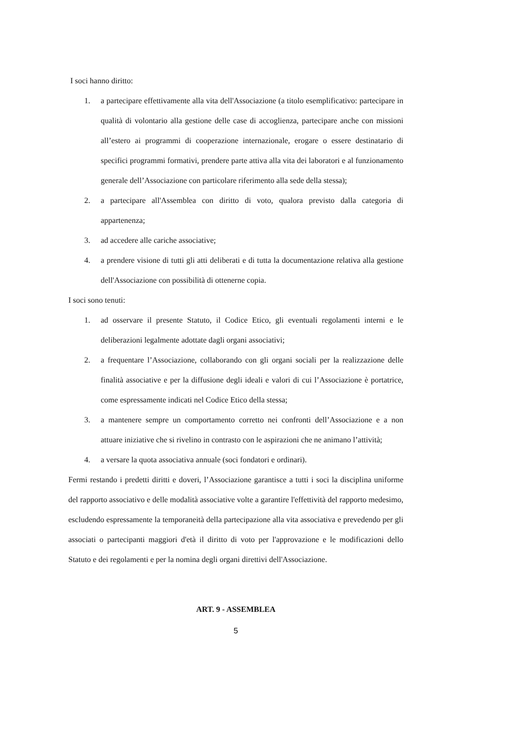I soci hanno diritto:
1. a partecipare effettivamente alla vita dell'Associazione (a titolo esemplificativo: partecipare in qualità di volontario alla gestione delle case di accoglienza, partecipare anche con missioni all’estero ai programmi di cooperazione internazionale, erogare o essere destinatario di specifici programmi formativi, prendere parte attiva alla vita dei laboratori e al funzionamento generale dell’Associazione con particolare riferimento alla sede della stessa);
2. a partecipare all'Assemblea con diritto di voto, qualora previsto dalla categoria di appartenenza;
3. ad accedere alle cariche associative;
4. a prendere visione di tutti gli atti deliberati e di tutta la documentazione relativa alla gestione dell'Associazione con possibilità di ottenerne copia.
I soci sono tenuti:
1. ad osservare il presente Statuto, il Codice Etico, gli eventuali regolamenti interni e le deliberazioni legalmente adottate dagli organi associativi;
2. a frequentare l’Associazione, collaborando con gli organi sociali per la realizzazione delle finalità associative e per la diffusione degli ideali e valori di cui l’Associazione è portatrice, come espressamente indicati nel Codice Etico della stessa;
3. a mantenere sempre un comportamento corretto nei confronti dell’Associazione e a non attuare iniziative che si rivelino in contrasto con le aspirazioni che ne animano l’attività;
4. a versare la quota associativa annuale (soci fondatori e ordinari).
Fermi restando i predetti diritti e doveri, l’Associazione garantisce a tutti i soci la disciplina uniforme del rapporto associativo e delle modalità associative volte a garantire l'effettività del rapporto medesimo, escludendo espressamente la temporaneità della partecipazione alla vita associativa e prevedendo per gli associati o partecipanti maggiori d'età il diritto di voto per l'approvazione e le modificazioni dello Statuto e dei regolamenti e per la nomina degli organi direttivi dell'Associazione.
ART. 9 - ASSEMBLEA
5